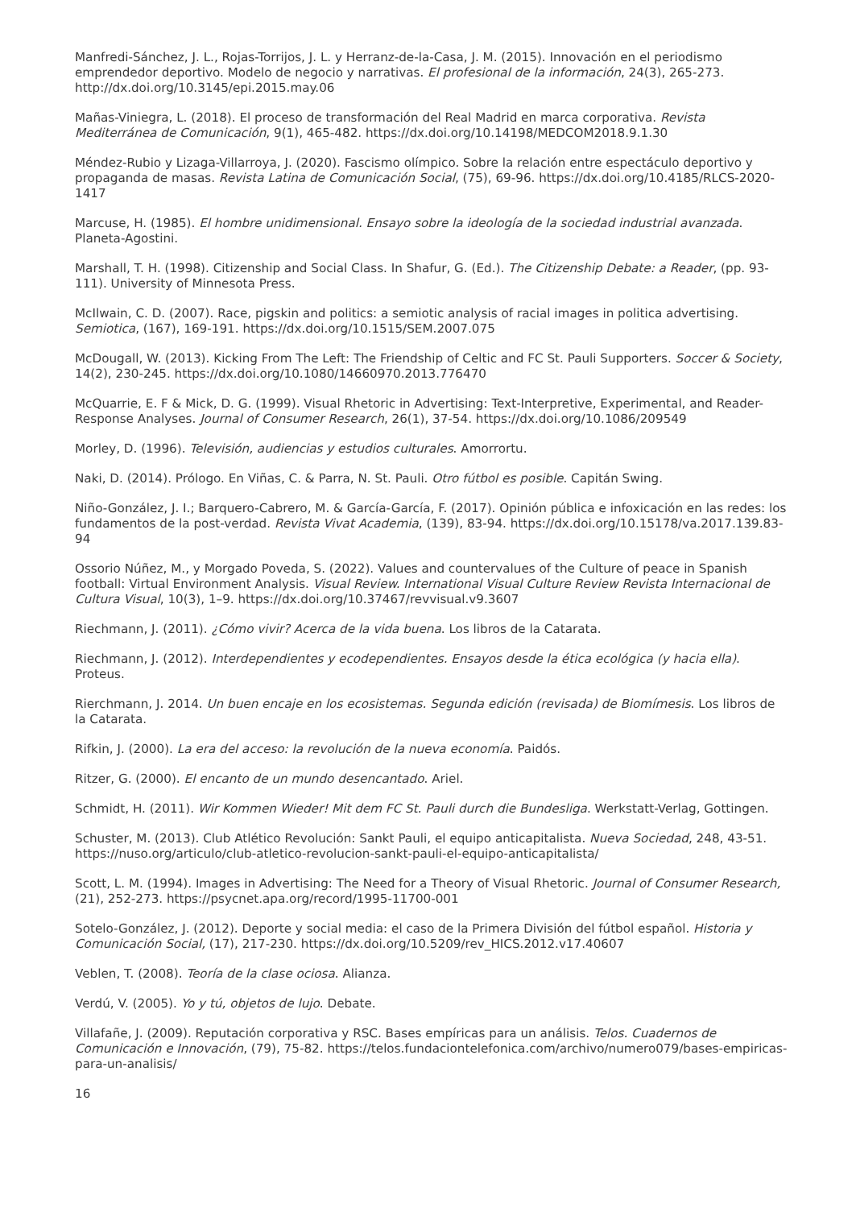Manfredi-Sánchez, J. L., Rojas-Torrijos, J. L. y Herranz-de-la-Casa, J. M. (2015). Innovación en el periodismo emprendedor deportivo. Modelo de negocio y narrativas. El profesional de la información, 24(3), 265-273. http://dx.doi.org/10.3145/epi.2015.may.06
Mañas-Viniegra, L. (2018). El proceso de transformación del Real Madrid en marca corporativa. Revista Mediterránea de Comunicación, 9(1), 465-482. https://dx.doi.org/10.14198/MEDCOM2018.9.1.30
Méndez-Rubio y Lizaga-Villarroya, J. (2020). Fascismo olímpico. Sobre la relación entre espectáculo deportivo y propaganda de masas. Revista Latina de Comunicación Social, (75), 69-96. https://dx.doi.org/10.4185/RLCS-2020-1417
Marcuse, H. (1985). El hombre unidimensional. Ensayo sobre la ideología de la sociedad industrial avanzada. Planeta-Agostini.
Marshall, T. H. (1998). Citizenship and Social Class. In Shafur, G. (Ed.). The Citizenship Debate: a Reader, (pp. 93-111). University of Minnesota Press.
McIlwain, C. D. (2007). Race, pigskin and politics: a semiotic analysis of racial images in politica advertising. Semiotica, (167), 169-191. https://dx.doi.org/10.1515/SEM.2007.075
McDougall, W. (2013). Kicking From The Left: The Friendship of Celtic and FC St. Pauli Supporters. Soccer & Society, 14(2), 230-245. https://dx.doi.org/10.1080/14660970.2013.776470
McQuarrie, E. F & Mick, D. G. (1999). Visual Rhetoric in Advertising: Text-Interpretive, Experimental, and Reader-Response Analyses. Journal of Consumer Research, 26(1), 37-54. https://dx.doi.org/10.1086/209549
Morley, D. (1996). Televisión, audiencias y estudios culturales. Amorrortu.
Naki, D. (2014). Prólogo. En Viñas, C. & Parra, N. St. Pauli. Otro fútbol es posible. Capitán Swing.
Niño-González, J. I.; Barquero-Cabrero, M. & García-García, F. (2017). Opinión pública e infoxicación en las redes: los fundamentos de la post-verdad. Revista Vivat Academia, (139), 83-94. https://dx.doi.org/10.15178/va.2017.139.83-94
Ossorio Núñez, M., y Morgado Poveda, S. (2022). Values and countervalues of the Culture of peace in Spanish football: Virtual Environment Analysis. Visual Review. International Visual Culture Review Revista Internacional de Cultura Visual, 10(3), 1–9. https://dx.doi.org/10.37467/revvisual.v9.3607
Riechmann, J. (2011). ¿Cómo vivir? Acerca de la vida buena. Los libros de la Catarata.
Riechmann, J. (2012). Interdependientes y ecodependientes. Ensayos desde la ética ecológica (y hacia ella). Proteus.
Rierchmann, J. 2014. Un buen encaje en los ecosistemas. Segunda edición (revisada) de Biomímesis. Los libros de la Catarata.
Rifkin, J. (2000). La era del acceso: la revolución de la nueva economía. Paidós.
Ritzer, G. (2000). El encanto de un mundo desencantado. Ariel.
Schmidt, H. (2011). Wir Kommen Wieder! Mit dem FC St. Pauli durch die Bundesliga. Werkstatt-Verlag, Gottingen.
Schuster, M. (2013). Club Atlético Revolución: Sankt Pauli, el equipo anticapitalista. Nueva Sociedad, 248, 43-51. https://nuso.org/articulo/club-atletico-revolucion-sankt-pauli-el-equipo-anticapitalista/
Scott, L. M. (1994). Images in Advertising: The Need for a Theory of Visual Rhetoric. Journal of Consumer Research, (21), 252-273. https://psycnet.apa.org/record/1995-11700-001
Sotelo-González, J. (2012). Deporte y social media: el caso de la Primera División del fútbol español. Historia y Comunicación Social, (17), 217-230. https://dx.doi.org/10.5209/rev_HICS.2012.v17.40607
Veblen, T. (2008). Teoría de la clase ociosa. Alianza.
Verdú, V. (2005). Yo y tú, objetos de lujo. Debate.
Villafañe, J. (2009). Reputación corporativa y RSC. Bases empíricas para un análisis. Telos. Cuadernos de Comunicación e Innovación, (79), 75-82. https://telos.fundaciontelefonica.com/archivo/numero079/bases-empiricas-para-un-analisis/
16